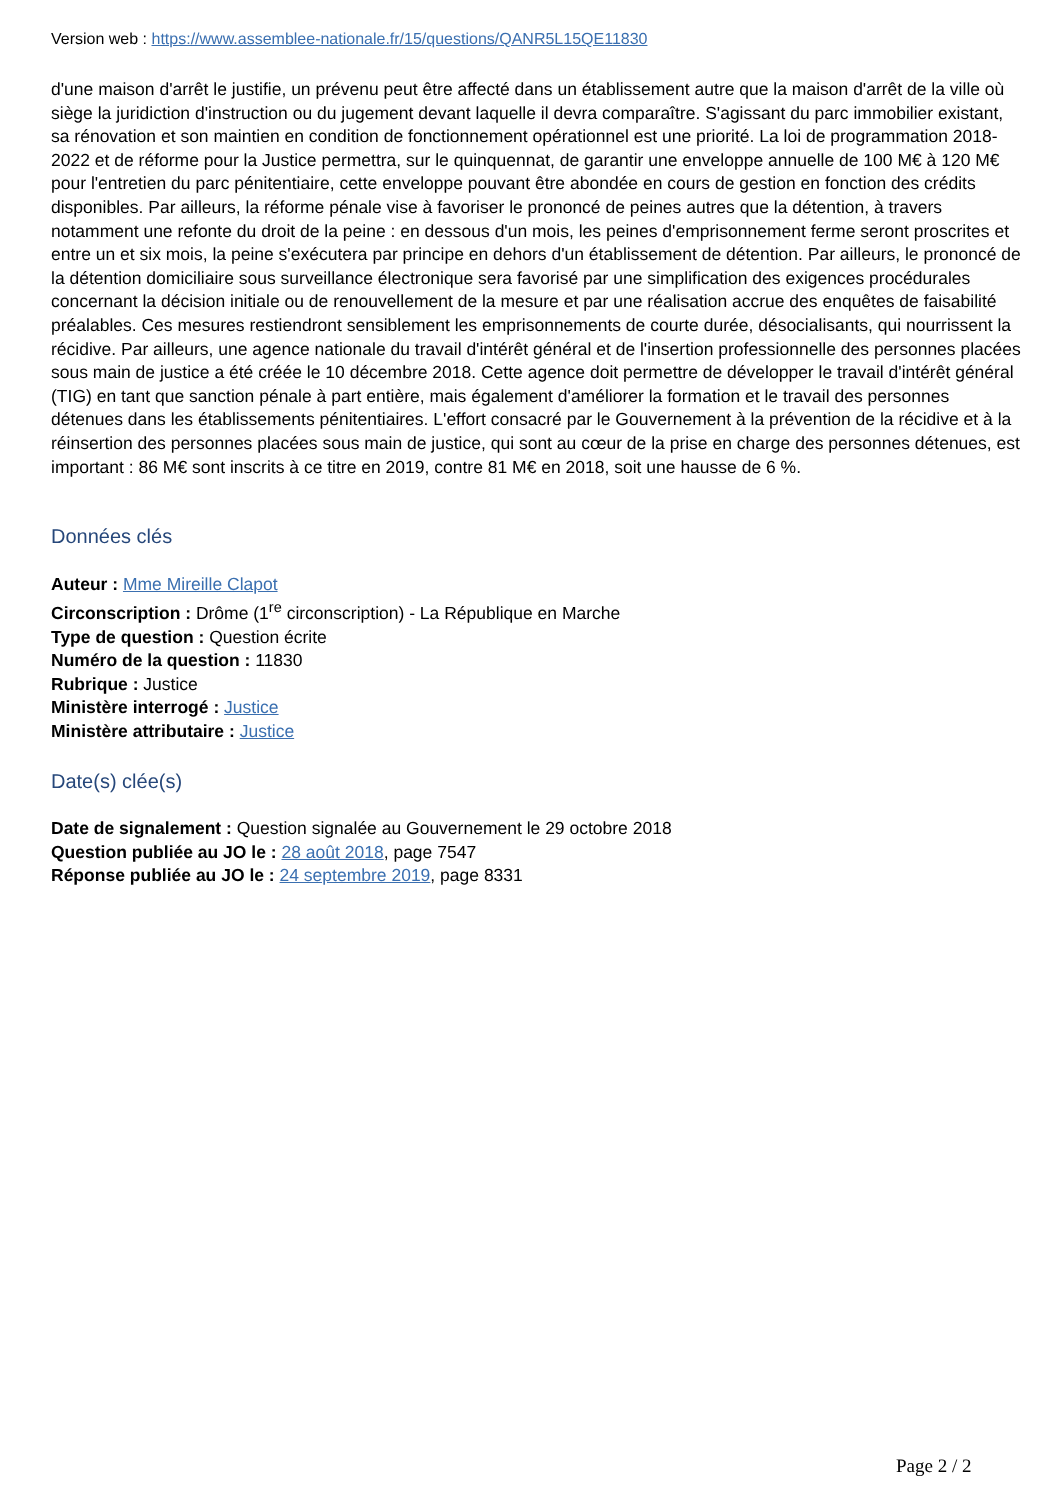Version web : https://www.assemblee-nationale.fr/15/questions/QANR5L15QE11830
d'une maison d'arrêt le justifie, un prévenu peut être affecté dans un établissement autre que la maison d'arrêt de la ville où siège la juridiction d'instruction ou du jugement devant laquelle il devra comparaître. S'agissant du parc immobilier existant, sa rénovation et son maintien en condition de fonctionnement opérationnel est une priorité. La loi de programmation 2018-2022 et de réforme pour la Justice permettra, sur le quinquennat, de garantir une enveloppe annuelle de 100 M€ à 120 M€ pour l'entretien du parc pénitentiaire, cette enveloppe pouvant être abondée en cours de gestion en fonction des crédits disponibles. Par ailleurs, la réforme pénale vise à favoriser le prononcé de peines autres que la détention, à travers notamment une refonte du droit de la peine : en dessous d'un mois, les peines d'emprisonnement ferme seront proscrites et entre un et six mois, la peine s'exécutera par principe en dehors d'un établissement de détention. Par ailleurs, le prononcé de la détention domiciliaire sous surveillance électronique sera favorisé par une simplification des exigences procédurales concernant la décision initiale ou de renouvellement de la mesure et par une réalisation accrue des enquêtes de faisabilité préalables. Ces mesures restiendront sensiblement les emprisonnements de courte durée, désocialisants, qui nourrissent la récidive. Par ailleurs, une agence nationale du travail d'intérêt général et de l'insertion professionnelle des personnes placées sous main de justice a été créée le 10 décembre 2018. Cette agence doit permettre de développer le travail d'intérêt général (TIG) en tant que sanction pénale à part entière, mais également d'améliorer la formation et le travail des personnes détenues dans les établissements pénitentiaires. L'effort consacré par le Gouvernement à la prévention de la récidive et à la réinsertion des personnes placées sous main de justice, qui sont au cœur de la prise en charge des personnes détenues, est important : 86 M€ sont inscrits à ce titre en 2019, contre 81 M€ en 2018, soit une hausse de 6 %.
Données clés
Auteur : Mme Mireille Clapot
Circonscription : Drôme (1<sup>re</sup> circonscription) - La République en Marche
Type de question : Question écrite
Numéro de la question : 11830
Rubrique : Justice
Ministère interrogé : Justice
Ministère attributaire : Justice
Date(s) clée(s)
Date de signalement : Question signalée au Gouvernement le 29 octobre 2018
Question publiée au JO le : 28 août 2018, page 7547
Réponse publiée au JO le : 24 septembre 2019, page 8331
Page 2 / 2